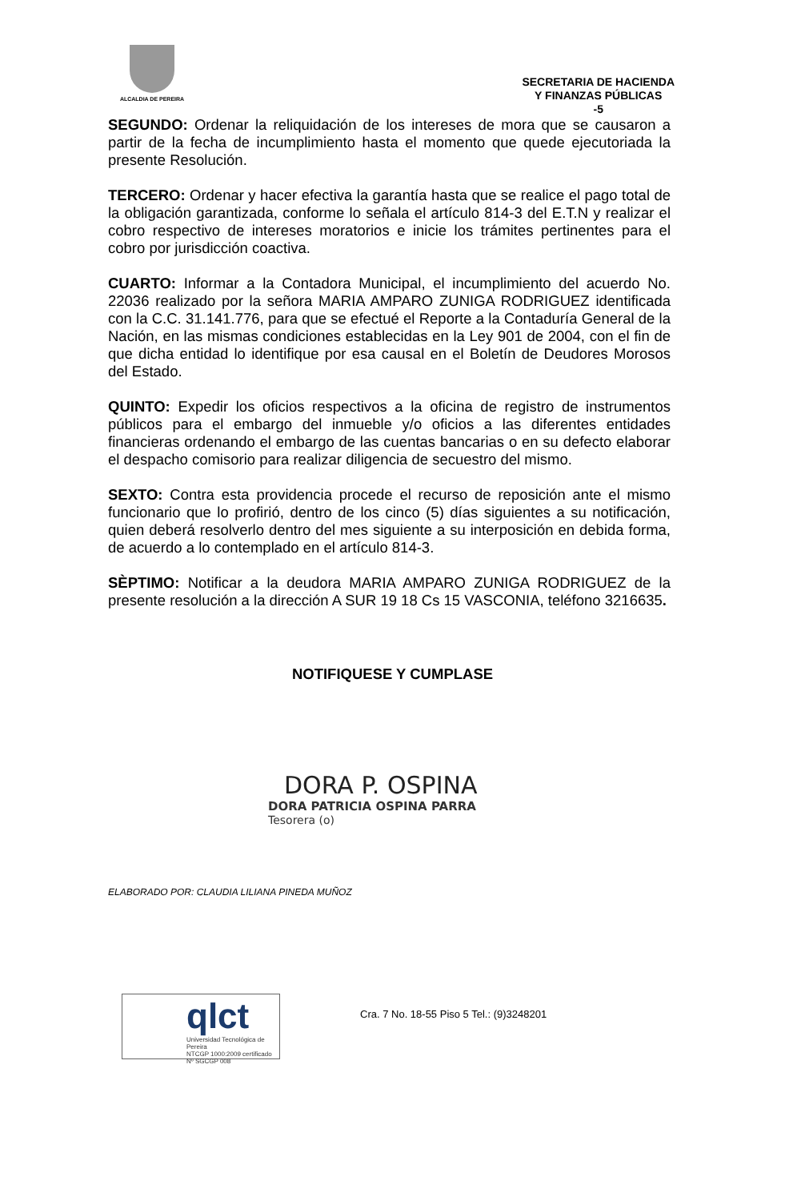ALCALDIA DE PEREIRA
SECRETARIA DE HACIENDA
Y FINANZAS PÚBLICAS
-5
SEGUNDO: Ordenar la reliquidación de los intereses de mora que se causaron a partir de la fecha de incumplimiento hasta el momento que quede ejecutoriada la presente Resolución.
TERCERO: Ordenar y hacer efectiva la garantía hasta que se realice el pago total de la obligación garantizada, conforme lo señala el artículo 814-3 del E.T.N y realizar el cobro respectivo de intereses moratorios e inicie los trámites pertinentes para el cobro por jurisdicción coactiva.
CUARTO: Informar a la Contadora Municipal, el incumplimiento del acuerdo No. 22036 realizado por la señora MARIA AMPARO ZUNIGA RODRIGUEZ identificada con la C.C. 31.141.776, para que se efectué el Reporte a la Contaduría General de la Nación, en las mismas condiciones establecidas en la Ley 901 de 2004, con el fin de que dicha entidad lo identifique por esa causal en el Boletín de Deudores Morosos del Estado.
QUINTO: Expedir los oficios respectivos a la oficina de registro de instrumentos públicos para el embargo del inmueble y/o oficios a las diferentes entidades financieras ordenando el embargo de las cuentas bancarias o en su defecto elaborar el despacho comisorio para realizar diligencia de secuestro del mismo.
SEXTO: Contra esta providencia procede el recurso de reposición ante el mismo funcionario que lo profirió, dentro de los cinco (5) días siguientes a su notificación, quien deberá resolverlo dentro del mes siguiente a su interposición en debida forma, de acuerdo a lo contemplado en el artículo 814-3.
SÈPTIMO: Notificar a la deudora MARIA AMPARO ZUNIGA RODRIGUEZ de la presente resolución a la dirección A SUR 19 18 Cs 15 VASCONIA, teléfono 3216635.
NOTIFIQUESE Y CUMPLASE
DORA P. OSPINA
DORA PATRICIA OSPINA PARRA
Tesorera (o)
ELABORADO POR: CLAUDIA LILIANA PINEDA MUÑOZ
qlct
Universidad Tecnológica de Pereira
NTCGP 1000:2009 certificado Nº SGCGP 008
Cra. 7 No. 18-55 Piso 5 Tel.: (9)3248201